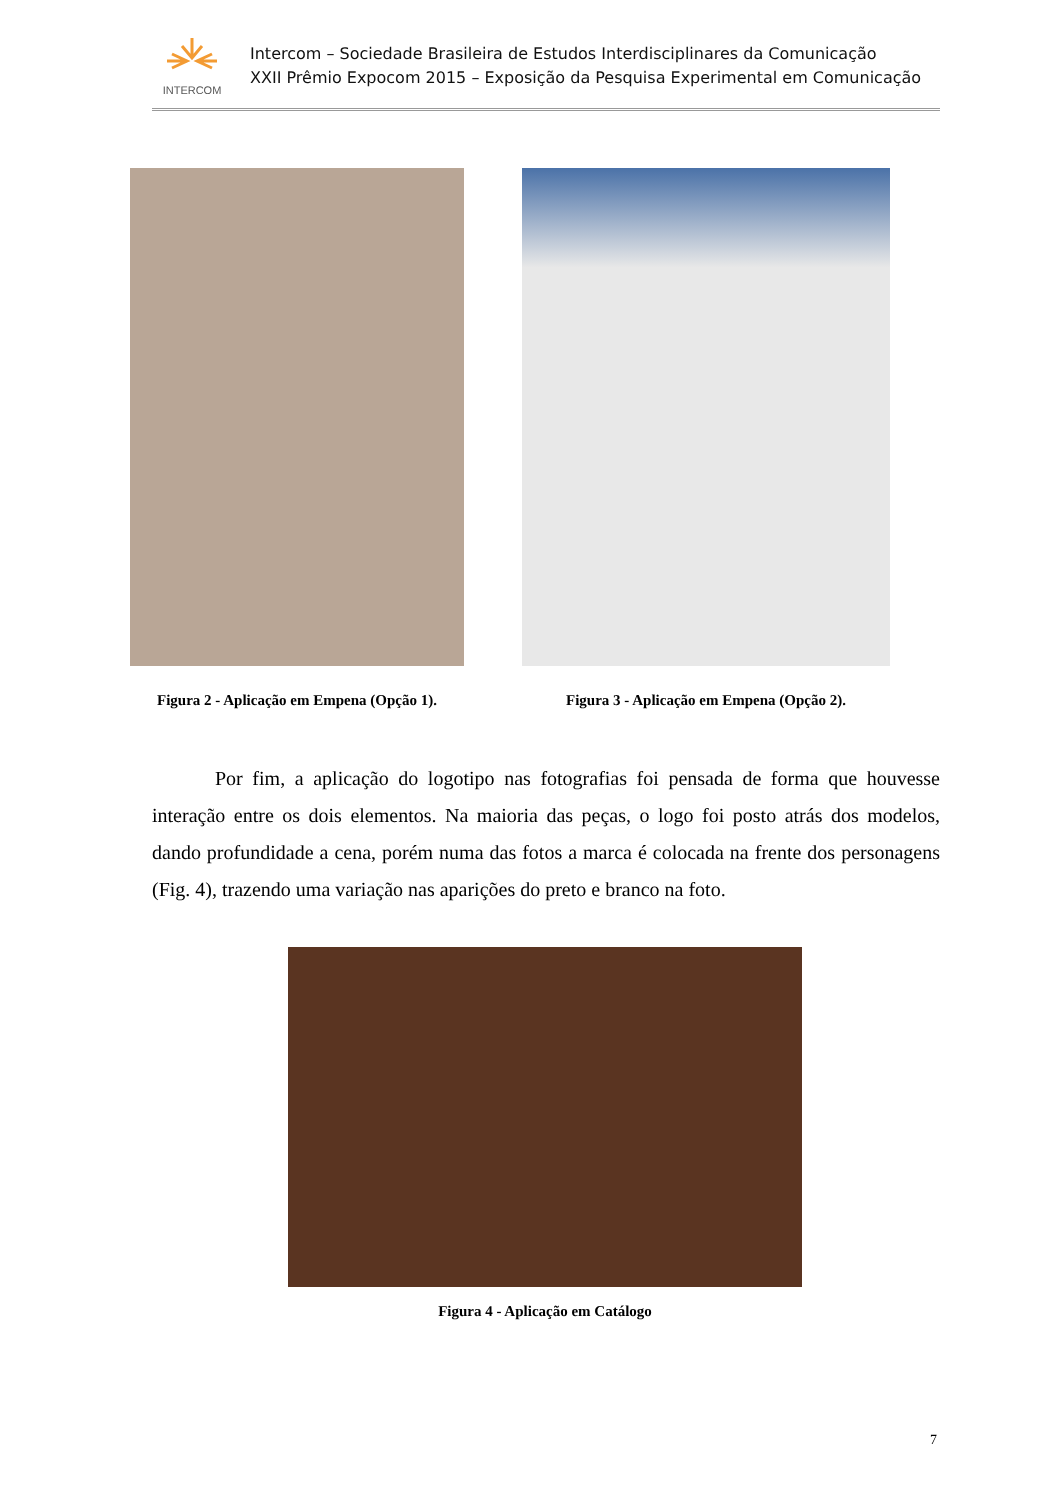INTERCOM
Intercom – Sociedade Brasileira de Estudos Interdisciplinares da Comunicação
XXII Prêmio Expocom 2015 – Exposição da Pesquisa Experimental em Comunicação
Figura 2 - Aplicação em Empena (Opção 1).
Figura 3 - Aplicação em Empena (Opção 2).
Por fim, a aplicação do logotipo nas fotografias foi pensada de forma que houvesse interação entre os dois elementos. Na maioria das peças, o logo foi posto atrás dos modelos, dando profundidade a cena, porém numa das fotos a marca é colocada na frente dos personagens (Fig. 4), trazendo uma variação nas aparições do preto e branco na foto.
Figura 4 - Aplicação em Catálogo
7